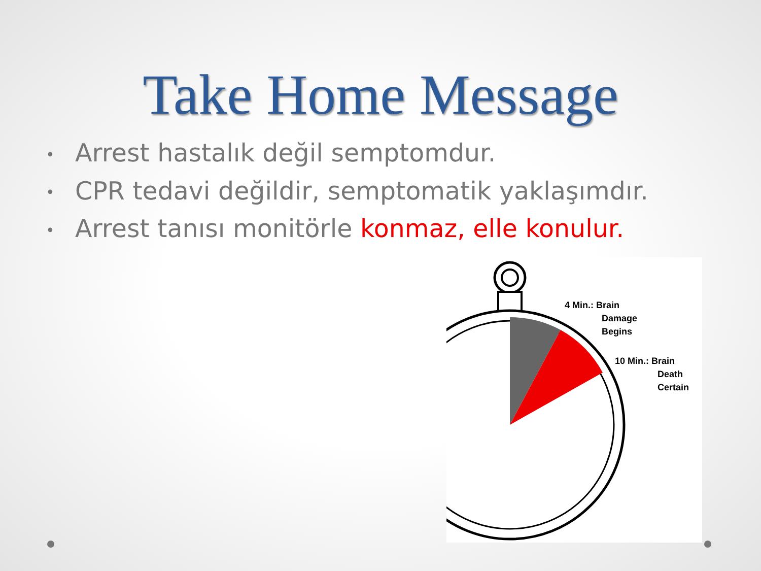Take Home Message
• Arrest hastalık değil semptomdur.
• CPR tedavi değildir, semptomatik yaklaşımdır.
• Arrest tanısı monitörle konmaz, elle konulur.
4 Min.: Brain
Damage
Begins
10 Min.: Brain
Death
Certain